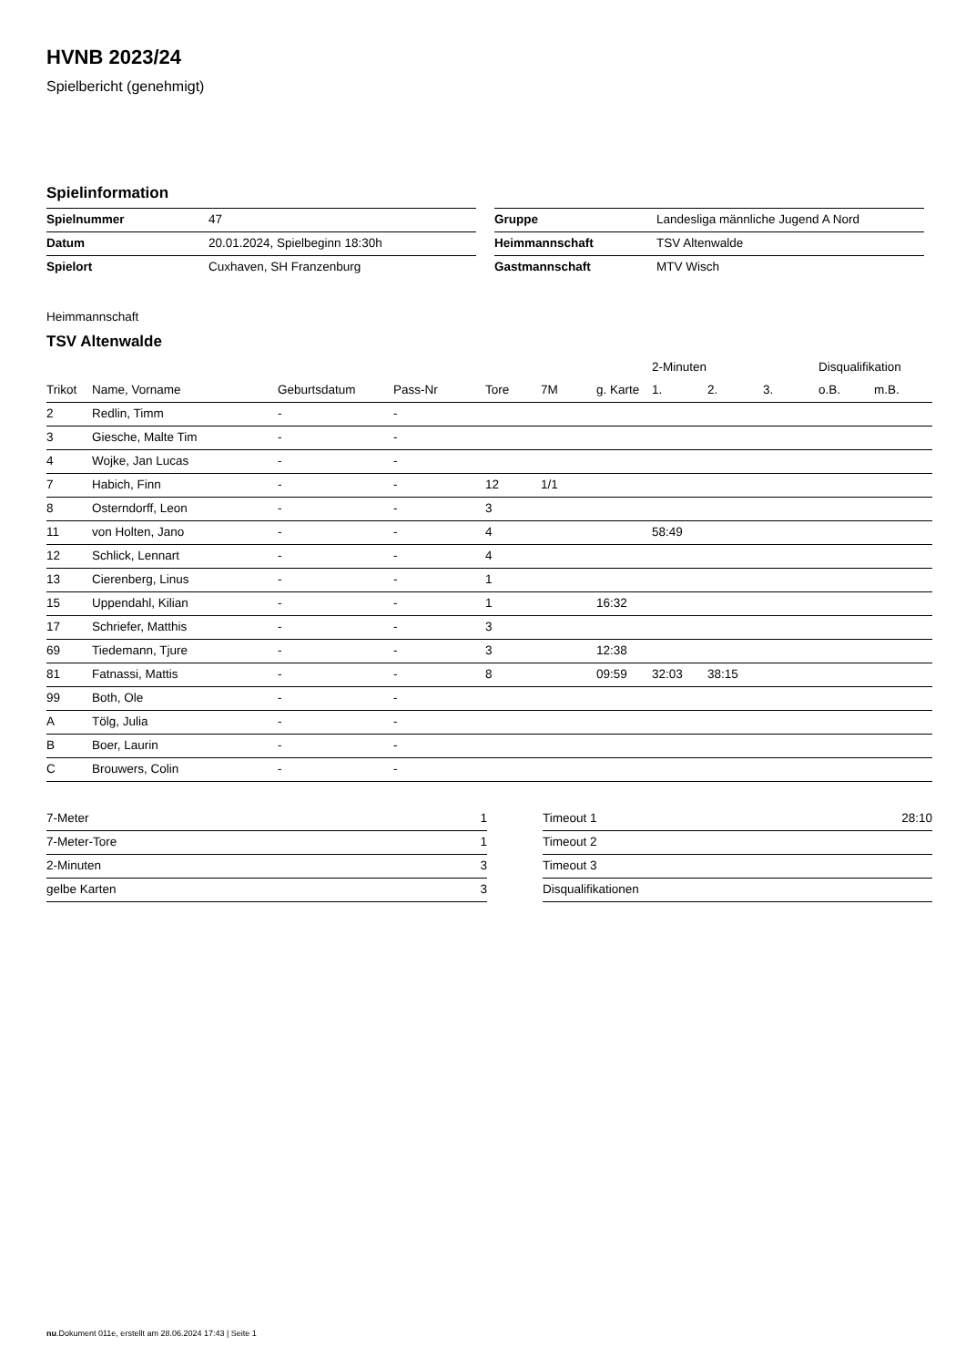HVNB 2023/24
Spielbericht (genehmigt)
Spielinformation
| Spielnummer | 47 |
| Datum | 20.01.2024, Spielbeginn 18:30h |
| Spielort | Cuxhaven, SH Franzenburg |
| Gruppe | Landesliga männliche Jugend A Nord |
| Heimmannschaft | TSV Altenwalde |
| Gastmannschaft | MTV Wisch |
Heimmannschaft
TSV Altenwalde
| | | | | | | | 2-Minuten | | | Disqualifikation | |
| --- | --- | --- | --- | --- | --- | --- | --- | --- | --- | --- | --- |
| Trikot | Name, Vorname | Geburtsdatum | Pass-Nr | Tore | 7M | g. Karte | 1. | 2. | 3. | o.B. | m.B. |
| 2 | Redlin, Timm | - | - | | | | | | | | |
| 3 | Giesche, Malte Tim | - | - | | | | | | | | |
| 4 | Wojke, Jan Lucas | - | - | | | | | | | | |
| 7 | Habich, Finn | - | - | 12 | 1/1 | | | | | | |
| 8 | Osterndorff, Leon | - | - | 3 | | | | | | | |
| 11 | von Holten, Jano | - | - | 4 | | | 58:49 | | | | |
| 12 | Schlick, Lennart | - | - | 4 | | | | | | | |
| 13 | Cierenberg, Linus | - | - | 1 | | | | | | | |
| 15 | Uppendahl, Kilian | - | - | 1 | | 16:32 | | | | | |
| 17 | Schriefer, Matthis | - | - | 3 | | | | | | | |
| 69 | Tiedemann, Tjure | - | - | 3 | | 12:38 | | | | | |
| 81 | Fatnassi, Mattis | - | - | 8 | | 09:59 | 32:03 | 38:15 | | | |
| 99 | Both, Ole | - | - | | | | | | | | |
| A | Tölg, Julia | - | - | | | | | | | | |
| B | Boer, Laurin | - | - | | | | | | | | |
| C | Brouwers, Colin | - | - | | | | | | | | |
| 7-Meter | 1 |
| 7-Meter-Tore | 1 |
| 2-Minuten | 3 |
| gelbe Karten | 3 |
| Timeout 1 | 28:10 |
| Timeout 2 | |
| Timeout 3 | |
| Disqualifikationen | |
nu.Dokument 011e, erstellt am 28.06.2024 17:43 | Seite 1